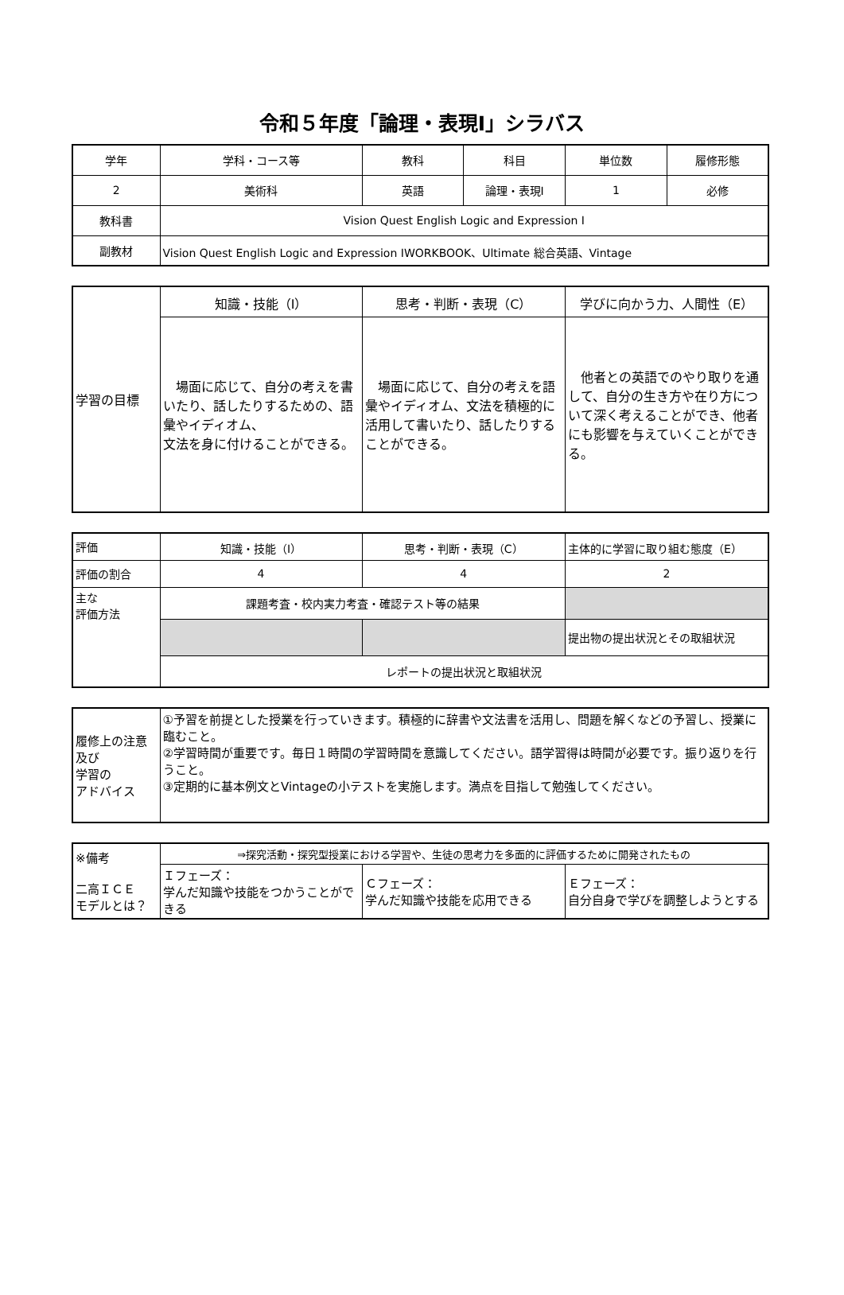令和５年度「論理・表現Ⅰ」シラバス
| 学年 | 学科・コース等 | 教科 | 科目 | 単位数 | 履修形態 |
| 2 | 美術科 | 英語 | 論理・表現Ⅰ | 1 | 必修 |
| 教科書 | Vision Quest English Logic and Expression Ⅰ | | | | |
| 副教材 | Vision Quest English Logic and Expression ⅠWORKBOOK、Ultimate 総合英語、Vintage | | | | |
| 学習の目標 | 知識・技能（I） | 思考・判断・表現（C） | 学びに向かう力、人間性（E） |
| | 場面に応じて、自分の考えを書いたり、話したりするための、語彙やイディオム、 文法を身に付けることができる。 | 場面に応じて、自分の考えを語彙やイディオム、文法を積極的に活用して書いたり、話したりすることができる。 | 他者との英語でのやり取りを通して、自分の生き方や在り方について深く考えることができ、他者にも影響を与えていくことができる。 |
| 評価 | 知識・技能（I） | 思考・判断・表現（C） | 主体的に学習に取り組む態度（E） |
| 評価の割合 | 4 | 4 | 2 |
| 主な 評価方法 | 課題考査・校内実力考査・確認テスト等の結果 | | |
| | | | 提出物の提出状況とその取組状況 |
| | レポートの提出状況と取組状況 | | |
| 履修上の注意及び 学習の アドバイス | ①予習を前提とした授業を行っていきます。積極的に辞書や文法書を活用し、問題を解くなどの予習し、授業に臨むこと。 ②学習時間が重要です。毎日１時間の学習時間を意識してください。語学習得は時間が必要です。振り返りを行うこと。 ③定期的に基本例文とVintageの小テストを実施します。満点を目指して勉強してください。 |
| ※備考 二高ＩＣＥ モデルとは？ | ⇒探究活動・探究型授業における学習や、生徒の思考力を多面的に評価するために開発されたもの | | |
| | Ｉフェーズ： 学んだ知識や技能をつかうことができる | Ｃフェーズ： 学んだ知識や技能を応用できる | Ｅフェーズ： 自分自身で学びを調整しようとする |